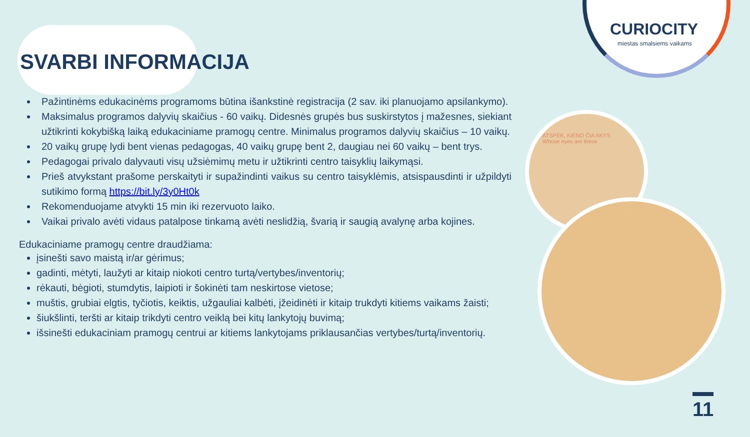CURIOCITY
miestas smalsiems vaikams
ATSPĖK, KIENO ČIA AKYS
Whose eyes are these
SVARBI INFORMACIJA
Pažintinėms edukacinėms programoms būtina išankstinė registracija (2 sav. iki planuojamo apsilankymo).
Maksimalus programos dalyvių skaičius - 60 vaikų. Didesnės grupės bus suskirstytos į mažesnes, siekiant užtikrinti kokybišką laiką edukaciniame pramogų centre. Minimalus programos dalyvių skaičius – 10 vaikų.
20 vaikų grupę lydi bent vienas pedagogas, 40 vaikų grupę bent 2, daugiau nei 60 vaikų – bent trys.
Pedagogai privalo dalyvauti visų užsiėmimų metu ir užtikrinti centro taisyklių laikymąsi.
Prieš atvykstant prašome perskaityti ir supažindinti vaikus su centro taisyklėmis, atsispausdinti ir užpildyti sutikimo formą https://bit.ly/3y0Ht0k
Rekomenduojame atvykti 15 min iki rezervuoto laiko.
Vaikai privalo avėti vidaus patalpose tinkamą avėti neslidžią, švarią ir saugią avalynę arba kojines.
Edukaciniame pramogų centre draudžiama:
įsinešti savo maistą ir/ar gėrimus;
gadinti, mėtyti, laužyti ar kitaip niokoti centro turtą/vertybes/inventorių;
rėkauti, bėgioti, stumdytis, laipioti ir šokinėti tam neskirtose vietose;
muštis, grubiai elgtis, tyčiotis, keiktis, užgauliai kalbėti, įžeidinėti ir kitaip trukdyti kitiems vaikams žaisti;
šiukšlinti, teršti ar kitaip trikdyti centro veiklą bei kitų lankytojų buvimą;
išsinešti edukaciniam pramogų centrui ar kitiems lankytojams priklausančias vertybes/turtą/inventorių.
11